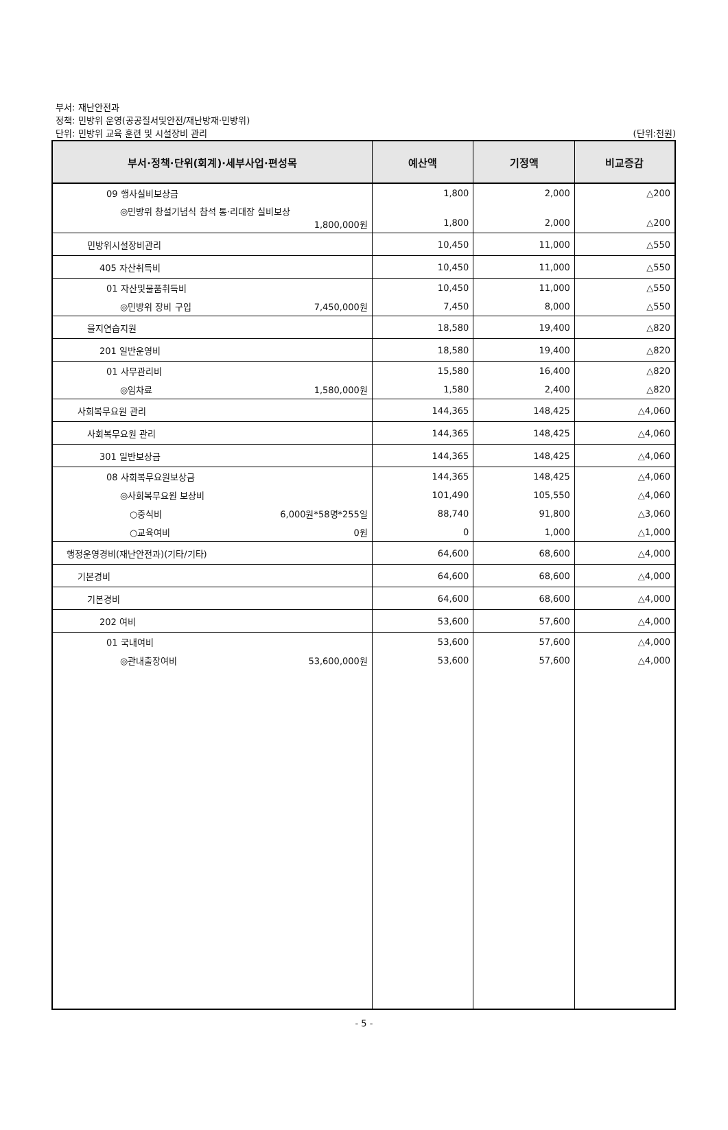부서: 재난안전과
정책: 민방위 운영(공공질서및안전/재난방재·민방위)
단위: 민방위 교육 훈련 및 시설장비 관리 (단위:천원)
| 부서·정책·단위(회계)·세부사업·편성목 | 예산액 | 기정액 | 비교증감 |
| --- | --- | --- | --- |
| 09 행사실비보상금 | 1,800 | 2,000 | △200 |
| ◎민방위 창설기념식 참석 통·리대장 실비보상 1,800,000원 | 1,800 | 2,000 | △200 |
| 민방위시설장비관리 | 10,450 | 11,000 | △550 |
| 405 자산취득비 | 10,450 | 11,000 | △550 |
| 01 자산및물품취득비 | 10,450 | 11,000 | △550 |
| ◎민방위 장비 구입 7,450,000원 | 7,450 | 8,000 | △550 |
| 을지연습지원 | 18,580 | 19,400 | △820 |
| 201 일반운영비 | 18,580 | 19,400 | △820 |
| 01 사무관리비 | 15,580 | 16,400 | △820 |
| ◎임차료 1,580,000원 | 1,580 | 2,400 | △820 |
| 사회복무요원 관리 | 144,365 | 148,425 | △4,060 |
| 사회복무요원 관리 | 144,365 | 148,425 | △4,060 |
| 301 일반보상금 | 144,365 | 148,425 | △4,060 |
| 08 사회복무요원보상금 | 144,365 | 148,425 | △4,060 |
| ◎사회복무요원 보상비 | 101,490 | 105,550 | △4,060 |
| ○중식비 6,000원*58명*255일 | 88,740 | 91,800 | △3,060 |
| ○교육여비 0원 | 0 | 1,000 | △1,000 |
| 행정운영경비(재난안전과)(기타/기타) | 64,600 | 68,600 | △4,000 |
| 기본경비 | 64,600 | 68,600 | △4,000 |
| 기본경비 | 64,600 | 68,600 | △4,000 |
| 202 여비 | 53,600 | 57,600 | △4,000 |
| 01 국내여비 | 53,600 | 57,600 | △4,000 |
| ◎관내출장여비 53,600,000원 | 53,600 | 57,600 | △4,000 |
- 5 -